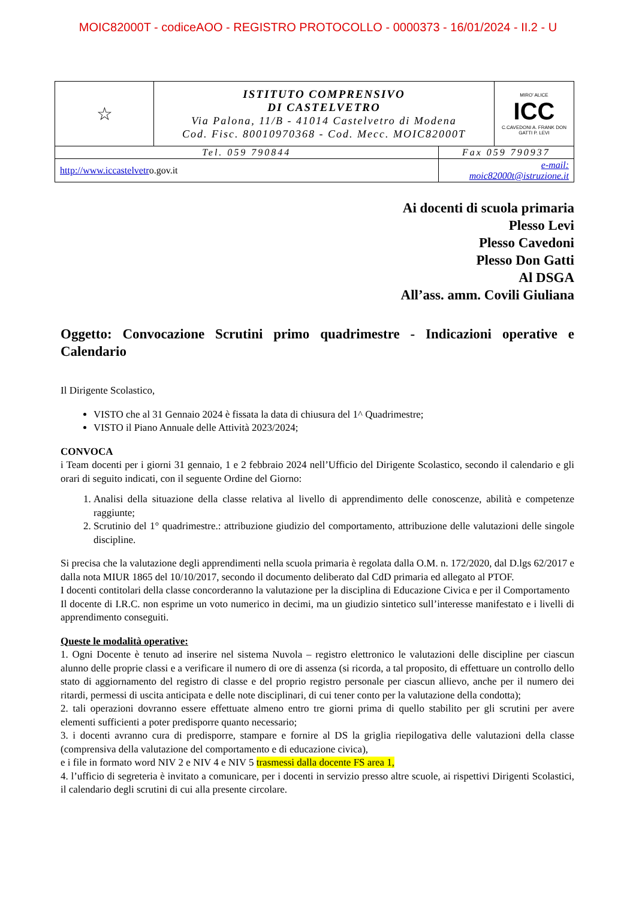MOIC82000T - codiceAOO - REGISTRO PROTOCOLLO - 0000373 - 16/01/2024 - II.2 - U
| ☆ | ISTITUTO COMPRENSIVO DI CASTELVETRO Via Palona, 11/B - 41014 Castelvetro di Modena Cod. Fisc. 80010970368 - Cod. Mecc. MOIC82000T | | MIRO' ALICE ICC C.CAVEDONI A. FRANK DON GATTI P. LEVI |
| Tel. 059 790844 | | Fax 059 790937 | |
| http://www.iccastelvetr o.gov.it | | e-mail: moic82000t@istruzione.it | |
Ai docenti di scuola primaria
Plesso Levi
Plesso Cavedoni
Plesso Don Gatti
Al DSGA
All’ass. amm. Covili Giuliana
Oggetto: Convocazione Scrutini primo quadrimestre - Indicazioni operative e Calendario
Il Dirigente Scolastico,
VISTO che al 31 Gennaio 2024 è fissata la data di chiusura del 1^ Quadrimestre;
VISTO il Piano Annuale delle Attività 2023/2024;
CONVOCA
i Team docenti per i giorni 31 gennaio, 1 e 2 febbraio 2024 nell’Ufficio del Dirigente Scolastico, secondo il calendario e gli orari di seguito indicati, con il seguente Ordine del Giorno:
1. Analisi della situazione della classe relativa al livello di apprendimento delle conoscenze, abilità e competenze raggiunte;
2. Scrutinio del 1° quadrimestre.: attribuzione giudizio del comportamento, attribuzione delle valutazioni delle singole discipline.
Si precisa che la valutazione degli apprendimenti nella scuola primaria è regolata dalla O.M. n. 172/2020, dal D.lgs 62/2017 e dalla nota MIUR 1865 del 10/10/2017, secondo il documento deliberato dal CdD primaria ed allegato al PTOF.
I docenti contitolari della classe concorderanno la valutazione per la disciplina di Educazione Civica e per il Comportamento
Il docente di I.R.C. non esprime un voto numerico in decimi, ma un giudizio sintetico sull’interesse manifestato e i livelli di apprendimento conseguiti.
Queste le modalità operative:
1. Ogni Docente è tenuto ad inserire nel sistema Nuvola – registro elettronico le valutazioni delle discipline per ciascun alunno delle proprie classi e a verificare il numero di ore di assenza (si ricorda, a tal proposito, di effettuare un controllo dello stato di aggiornamento del registro di classe e del proprio registro personale per ciascun allievo, anche per il numero dei ritardi, permessi di uscita anticipata e delle note disciplinari, di cui tener conto per la valutazione della condotta);
2. tali operazioni dovranno essere effettuate almeno entro tre giorni prima di quello stabilito per gli scrutini per avere elementi sufficienti a poter predisporre quanto necessario;
3. i docenti avranno cura di predisporre, stampare e fornire al DS la griglia riepilogativa delle valutazioni della classe (comprensiva della valutazione del comportamento e di educazione civica),
e i file in formato word NIV 2 e NIV 4 e NIV 5 trasmessi dalla docente FS area 1,
4. l’ufficio di segreteria è invitato a comunicare, per i docenti in servizio presso altre scuole, ai rispettivi Dirigenti Scolastici, il calendario degli scrutini di cui alla presente circolare.